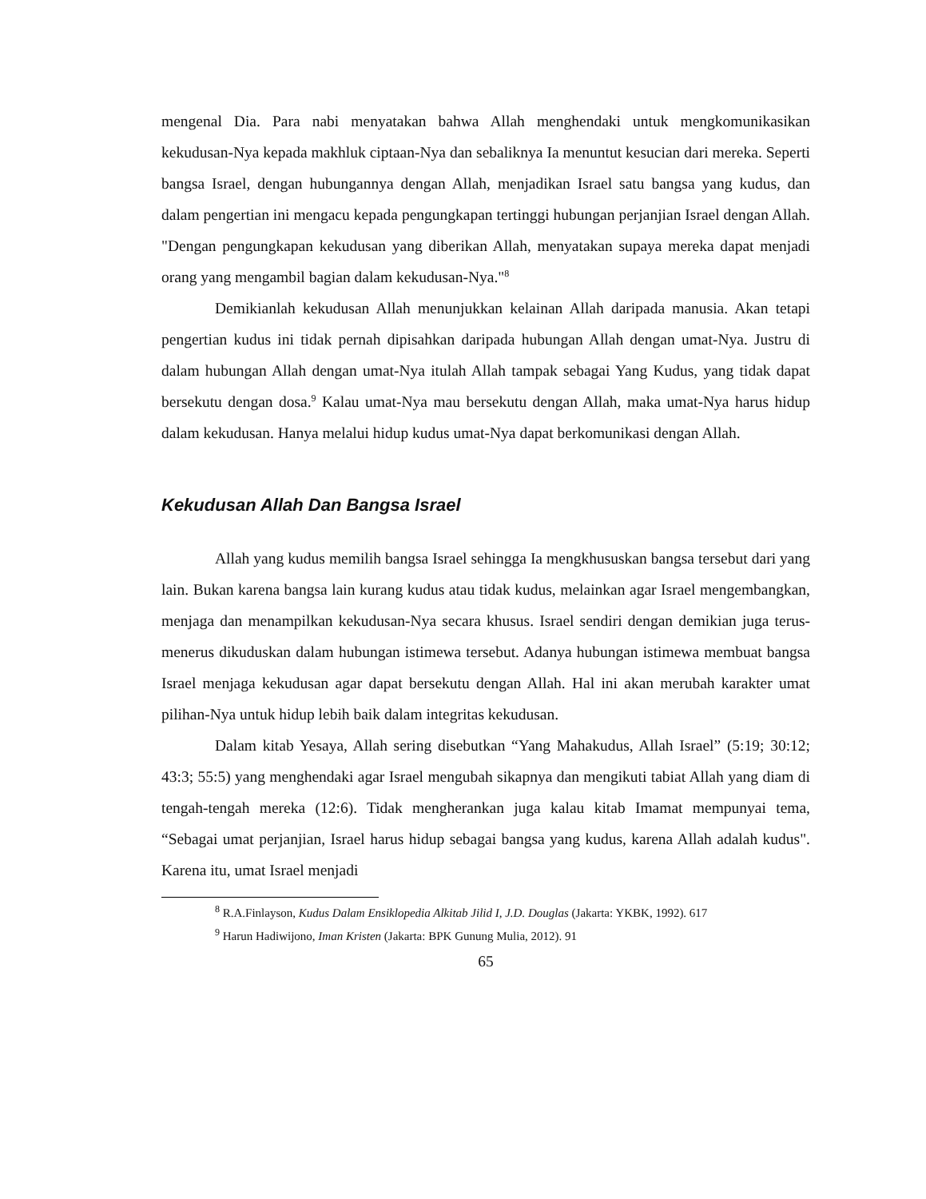mengenal Dia. Para nabi menyatakan bahwa Allah menghendaki untuk mengkomunikasikan kekudusan-Nya kepada makhluk ciptaan-Nya dan sebaliknya Ia menuntut kesucian dari mereka. Seperti bangsa Israel, dengan hubungannya dengan Allah, menjadikan Israel satu bangsa yang kudus, dan dalam pengertian ini mengacu kepada pengungkapan tertinggi hubungan perjanjian Israel dengan Allah. "Dengan pengungkapan kekudusan yang diberikan Allah, menyatakan supaya mereka dapat menjadi orang yang mengambil bagian dalam kekudusan-Nya."<sup>8</sup>
Demikianlah kekudusan Allah menunjukkan kelainan Allah daripada manusia. Akan tetapi pengertian kudus ini tidak pernah dipisahkan daripada hubungan Allah dengan umat-Nya. Justru di dalam hubungan Allah dengan umat-Nya itulah Allah tampak sebagai Yang Kudus, yang tidak dapat bersekutu dengan dosa.<sup>9</sup> Kalau umat-Nya mau bersekutu dengan Allah, maka umat-Nya harus hidup dalam kekudusan. Hanya melalui hidup kudus umat-Nya dapat berkomunikasi dengan Allah.
Kekudusan Allah Dan Bangsa Israel
Allah yang kudus memilih bangsa Israel sehingga Ia mengkhususkan bangsa tersebut dari yang lain. Bukan karena bangsa lain kurang kudus atau tidak kudus, melainkan agar Israel mengembangkan, menjaga dan menampilkan kekudusan-Nya secara khusus. Israel sendiri dengan demikian juga terus-menerus dikuduskan dalam hubungan istimewa tersebut. Adanya hubungan istimewa membuat bangsa Israel menjaga kekudusan agar dapat bersekutu dengan Allah. Hal ini akan merubah karakter umat pilihan-Nya untuk hidup lebih baik dalam integritas kekudusan.
Dalam kitab Yesaya, Allah sering disebutkan “Yang Mahakudus, Allah Israel” (5:19; 30:12; 43:3; 55:5) yang menghendaki agar Israel mengubah sikapnya dan mengikuti tabiat Allah yang diam di tengah-tengah mereka (12:6). Tidak mengherankan juga kalau kitab Imamat mempunyai tema, “Sebagai umat perjanjian, Israel harus hidup sebagai bangsa yang kudus, karena Allah adalah kudus". Karena itu, umat Israel menjadi
<sup>8</sup> R.A.Finlayson, Kudus Dalam Ensiklopedia Alkitab Jilid I, J.D. Douglas (Jakarta: YKBK, 1992). 617
<sup>9</sup> Harun Hadiwijono, Iman Kristen (Jakarta: BPK Gunung Mulia, 2012). 91
65